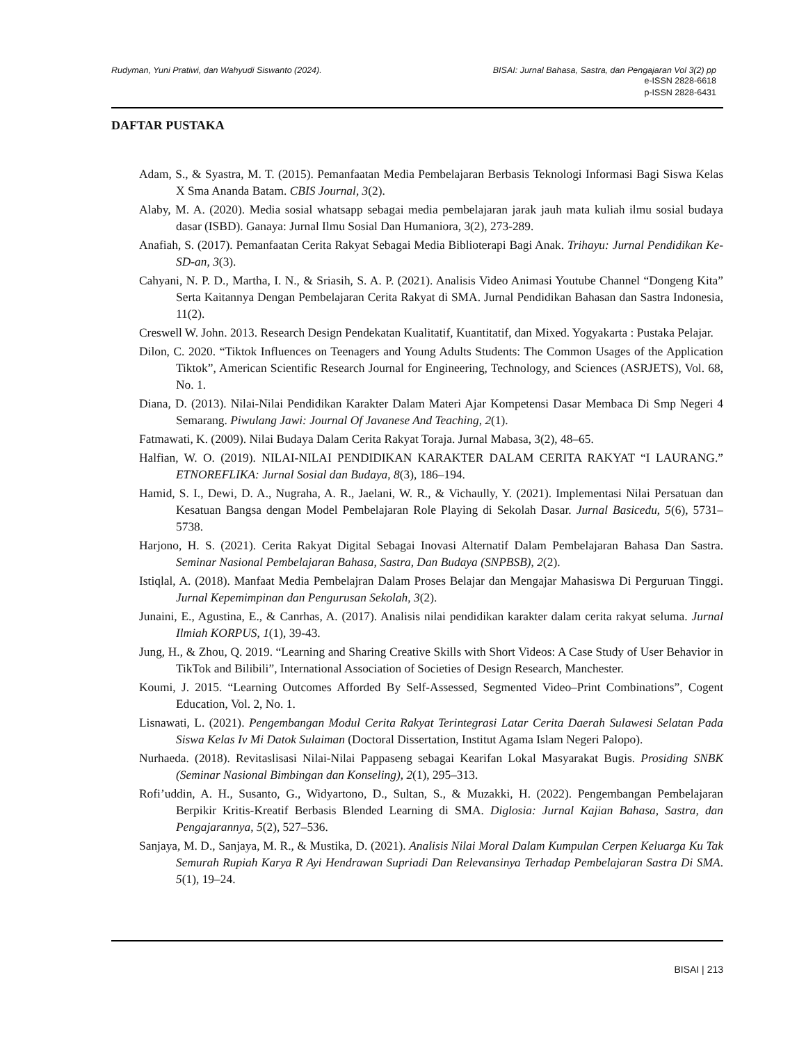Rudyman, Yuni Pratiwi, dan Wahyudi Siswanto (2024). BISAI: Jurnal Bahasa, Sastra, dan Pengajaran Vol 3(2) pp
e-ISSN 2828-6618
p-ISSN 2828-6431
DAFTAR PUSTAKA
Adam, S., & Syastra, M. T. (2015). Pemanfaatan Media Pembelajaran Berbasis Teknologi Informasi Bagi Siswa Kelas X Sma Ananda Batam. CBIS Journal, 3(2).
Alaby, M. A. (2020). Media sosial whatsapp sebagai media pembelajaran jarak jauh mata kuliah ilmu sosial budaya dasar (ISBD). Ganaya: Jurnal Ilmu Sosial Dan Humaniora, 3(2), 273-289.
Anafiah, S. (2017). Pemanfaatan Cerita Rakyat Sebagai Media Biblioterapi Bagi Anak. Trihayu: Jurnal Pendidikan Ke-SD-an, 3(3).
Cahyani, N. P. D., Martha, I. N., & Sriasih, S. A. P. (2021). Analisis Video Animasi Youtube Channel “Dongeng Kita” Serta Kaitannya Dengan Pembelajaran Cerita Rakyat di SMA. Jurnal Pendidikan Bahasan dan Sastra Indonesia, 11(2).
Creswell W. John. 2013. Research Design Pendekatan Kualitatif, Kuantitatif, dan Mixed. Yogyakarta : Pustaka Pelajar.
Dilon, C. 2020. “Tiktok Influences on Teenagers and Young Adults Students: The Common Usages of the Application Tiktok”, American Scientific Research Journal for Engineering, Technology, and Sciences (ASRJETS), Vol. 68, No. 1.
Diana, D. (2013). Nilai-Nilai Pendidikan Karakter Dalam Materi Ajar Kompetensi Dasar Membaca Di Smp Negeri 4 Semarang. Piwulang Jawi: Journal Of Javanese And Teaching, 2(1).
Fatmawati, K. (2009). Nilai Budaya Dalam Cerita Rakyat Toraja. Jurnal Mabasa, 3(2), 48–65.
Halfian, W. O. (2019). NILAI-NILAI PENDIDIKAN KARAKTER DALAM CERITA RAKYAT “I LAURANG.” ETNOREFLIKA: Jurnal Sosial dan Budaya, 8(3), 186–194.
Hamid, S. I., Dewi, D. A., Nugraha, A. R., Jaelani, W. R., & Vichaully, Y. (2021). Implementasi Nilai Persatuan dan Kesatuan Bangsa dengan Model Pembelajaran Role Playing di Sekolah Dasar. Jurnal Basicedu, 5(6), 5731–5738.
Harjono, H. S. (2021). Cerita Rakyat Digital Sebagai Inovasi Alternatif Dalam Pembelajaran Bahasa Dan Sastra. Seminar Nasional Pembelajaran Bahasa, Sastra, Dan Budaya (SNPBSB), 2(2).
Istiqlal, A. (2018). Manfaat Media Pembelajran Dalam Proses Belajar dan Mengajar Mahasiswa Di Perguruan Tinggi. Jurnal Kepemimpinan dan Pengurusan Sekolah, 3(2).
Junaini, E., Agustina, E., & Canrhas, A. (2017). Analisis nilai pendidikan karakter dalam cerita rakyat seluma. Jurnal Ilmiah KORPUS, 1(1), 39-43.
Jung, H., & Zhou, Q. 2019. “Learning and Sharing Creative Skills with Short Videos: A Case Study of User Behavior in TikTok and Bilibili”, International Association of Societies of Design Research, Manchester.
Koumi, J. 2015. “Learning Outcomes Afforded By Self-Assessed, Segmented Video–Print Combinations”, Cogent Education, Vol. 2, No. 1.
Lisnawati, L. (2021). Pengembangan Modul Cerita Rakyat Terintegrasi Latar Cerita Daerah Sulawesi Selatan Pada Siswa Kelas Iv Mi Datok Sulaiman (Doctoral Dissertation, Institut Agama Islam Negeri Palopo).
Nurhaeda. (2018). Revitaslisasi Nilai-Nilai Pappaseng sebagai Kearifan Lokal Masyarakat Bugis. Prosiding SNBK (Seminar Nasional Bimbingan dan Konseling), 2(1), 295–313.
Rofi’uddin, A. H., Susanto, G., Widyartono, D., Sultan, S., & Muzakki, H. (2022). Pengembangan Pembelajaran Berpikir Kritis-Kreatif Berbasis Blended Learning di SMA. Diglosia: Jurnal Kajian Bahasa, Sastra, dan Pengajarannya, 5(2), 527–536.
Sanjaya, M. D., Sanjaya, M. R., & Mustika, D. (2021). Analisis Nilai Moral Dalam Kumpulan Cerpen Keluarga Ku Tak Semurah Rupiah Karya R Ayi Hendrawan Supriadi Dan Relevansinya Terhadap Pembelajaran Sastra Di SMA. 5(1), 19–24.
BISAI | 213